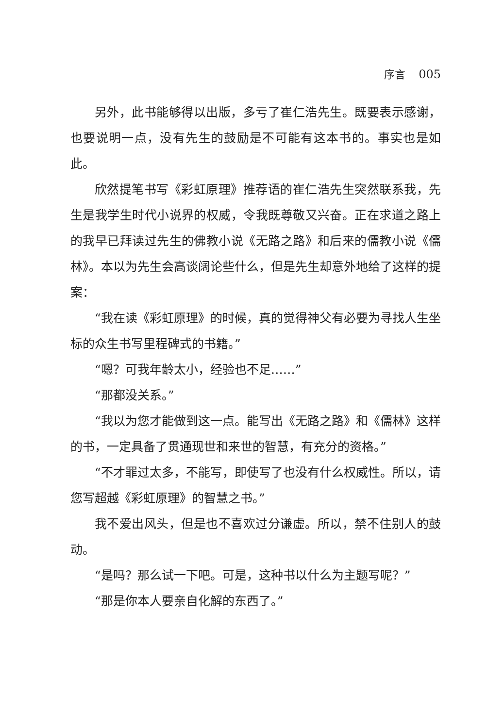序言 005
另外，此书能够得以出版，多亏了崔仁浩先生。既要表示感谢，也要说明一点，没有先生的鼓励是不可能有这本书的。事实也是如此。
欣然提笔书写《彩虹原理》推荐语的崔仁浩先生突然联系我，先生是我学生时代小说界的权威，令我既尊敬又兴奋。正在求道之路上的我早已拜读过先生的佛教小说《无路之路》和后来的儒教小说《儒林》。本以为先生会高谈阔论些什么，但是先生却意外地给了这样的提案：
“我在读《彩虹原理》的时候，真的觉得神父有必要为寻找人生坐标的众生书写里程碑式的书籍。”
“嗯？可我年龄太小，经验也不足……”
“那都没关系。”
“我以为您才能做到这一点。能写出《无路之路》和《儒林》这样的书，一定具备了贯通现世和来世的智慧，有充分的资格。”
“不才罪过太多，不能写，即使写了也没有什么权威性。所以，请您写超越《彩虹原理》的智慧之书。”
我不爱出风头，但是也不喜欢过分谦虚。所以，禁不住别人的鼓动。
“是吗？那么试一下吧。可是，这种书以什么为主题写呢？”
“那是你本人要亲自化解的东西了。”